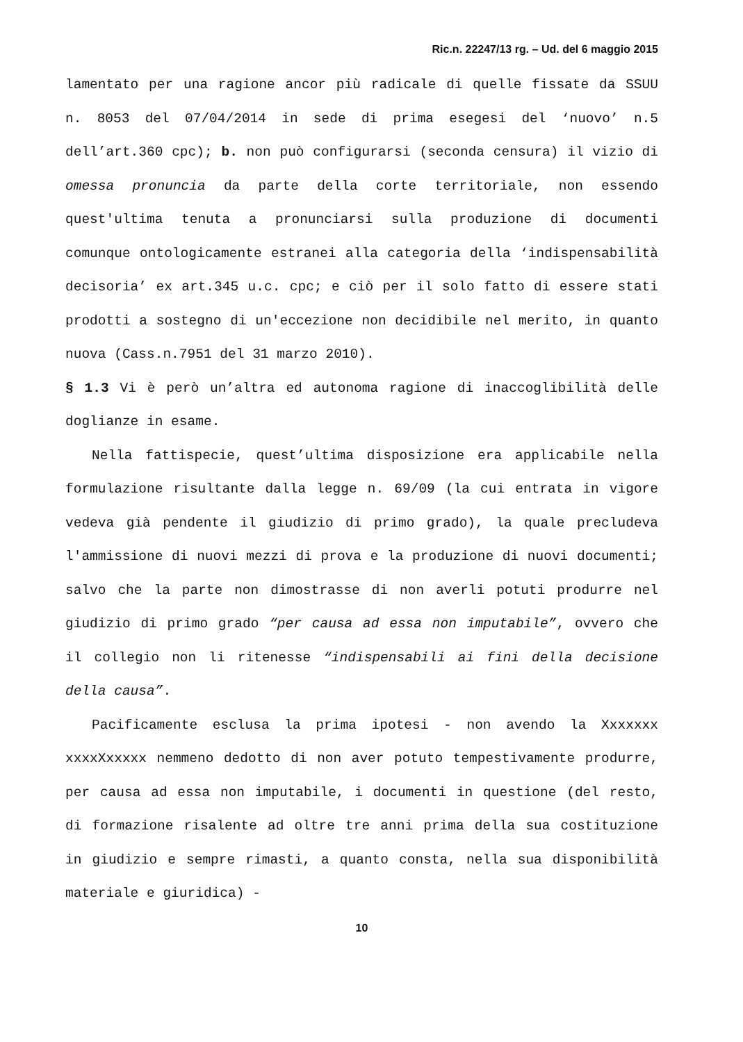Ric.n. 22247/13 rg. – Ud. del 6 maggio 2015
lamentato per una ragione ancor più radicale di quelle fissate da SSUU n. 8053 del 07/04/2014 in sede di prima esegesi del ‘nuovo’ n.5 dell’art.360 cpc); b. non può configurarsi (seconda censura) il vizio di omessa pronuncia da parte della corte territoriale, non essendo quest'ultima tenuta a pronunciarsi sulla produzione di documenti comunque ontologicamente estranei alla categoria della ‘indispensabilità decisoria’ ex art.345 u.c. cpc; e ciò per il solo fatto di essere stati prodotti a sostegno di un'eccezione non decidibile nel merito, in quanto nuova (Cass.n.7951 del 31 marzo 2010).
§ 1.3 Vi è però un’altra ed autonoma ragione di inaccoglibilità delle doglianze in esame.
Nella fattispecie, quest’ultima disposizione era applicabile nella formulazione risultante dalla legge n. 69/09 (la cui entrata in vigore vedeva già pendente il giudizio di primo grado), la quale precludeva l'ammissione di nuovi mezzi di prova e la produzione di nuovi documenti; salvo che la parte non dimostrasse di non averli potuti produrre nel giudizio di primo grado “per causa ad essa non imputabile”, ovvero che il collegio non li ritenesse “indispensabili ai fini della decisione della causa”.
Pacificamente esclusa la prima ipotesi - non avendo la Xxxxxxx xxxxXxxxxx nemmeno dedotto di non aver potuto tempestivamente produrre, per causa ad essa non imputabile, i documenti in questione (del resto, di formazione risalente ad oltre tre anni prima della sua costituzione in giudizio e sempre rimasti, a quanto consta, nella sua disponibilità materiale e giuridica) -
10